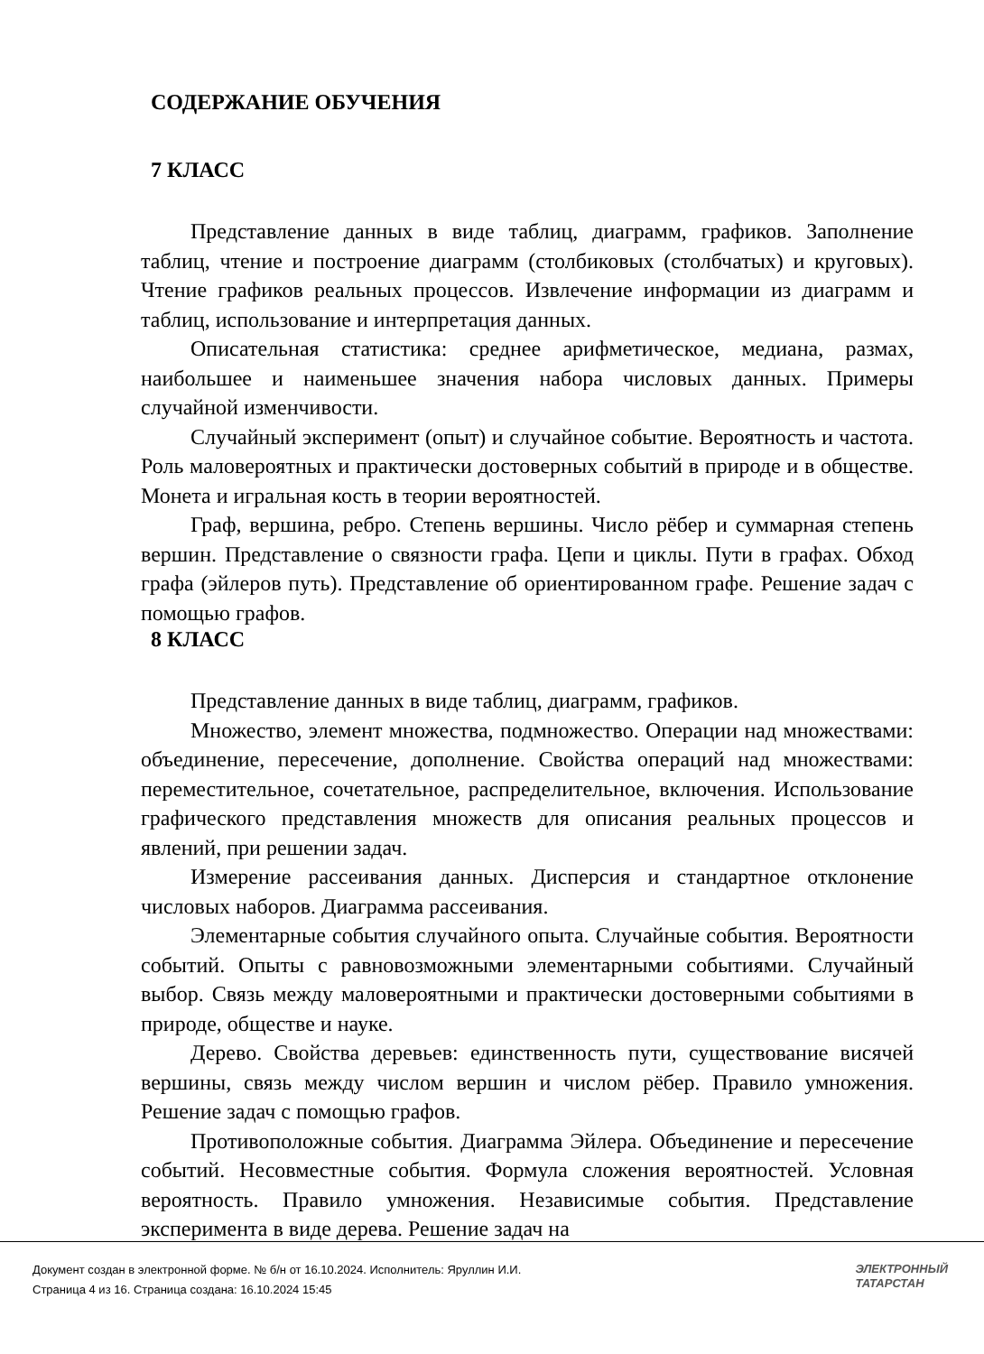СОДЕРЖАНИЕ ОБУЧЕНИЯ
7 КЛАСС
Представление данных в виде таблиц, диаграмм, графиков. Заполнение таблиц, чтение и построение диаграмм (столбиковых (столбчатых) и круговых). Чтение графиков реальных процессов. Извлечение информации из диаграмм и таблиц, использование и интерпретация данных.
Описательная статистика: среднее арифметическое, медиана, размах, наибольшее и наименьшее значения набора числовых данных. Примеры случайной изменчивости.
Случайный эксперимент (опыт) и случайное событие. Вероятность и частота. Роль маловероятных и практически достоверных событий в природе и в обществе. Монета и игральная кость в теории вероятностей.
Граф, вершина, ребро. Степень вершины. Число рёбер и суммарная степень вершин. Представление о связности графа. Цепи и циклы. Пути в графах. Обход графа (эйлеров путь). Представление об ориентированном графе. Решение задач с помощью графов.
8 КЛАСС
Представление данных в виде таблиц, диаграмм, графиков.
Множество, элемент множества, подмножество. Операции над множествами: объединение, пересечение, дополнение. Свойства операций над множествами: переместительное, сочетательное, распределительное, включения. Использование графического представления множеств для описания реальных процессов и явлений, при решении задач.
Измерение рассеивания данных. Дисперсия и стандартное отклонение числовых наборов. Диаграмма рассеивания.
Элементарные события случайного опыта. Случайные события. Вероятности событий. Опыты с равновозможными элементарными событиями. Случайный выбор. Связь между маловероятными и практически достоверными событиями в природе, обществе и науке.
Дерево. Свойства деревьев: единственность пути, существование висячей вершины, связь между числом вершин и числом рёбер. Правило умножения. Решение задач с помощью графов.
Противоположные события. Диаграмма Эйлера. Объединение и пересечение событий. Несовместные события. Формула сложения вероятностей. Условная вероятность. Правило умножения. Независимые события. Представление эксперимента в виде дерева. Решение задач на
Документ создан в электронной форме. № б/н от 16.10.2024. Исполнитель: Яруллин И.И.
Страница 4 из 16. Страница создана: 16.10.2024 15:45
ЭЛЕКТРОННЫЙ
ТАТАРСТАН